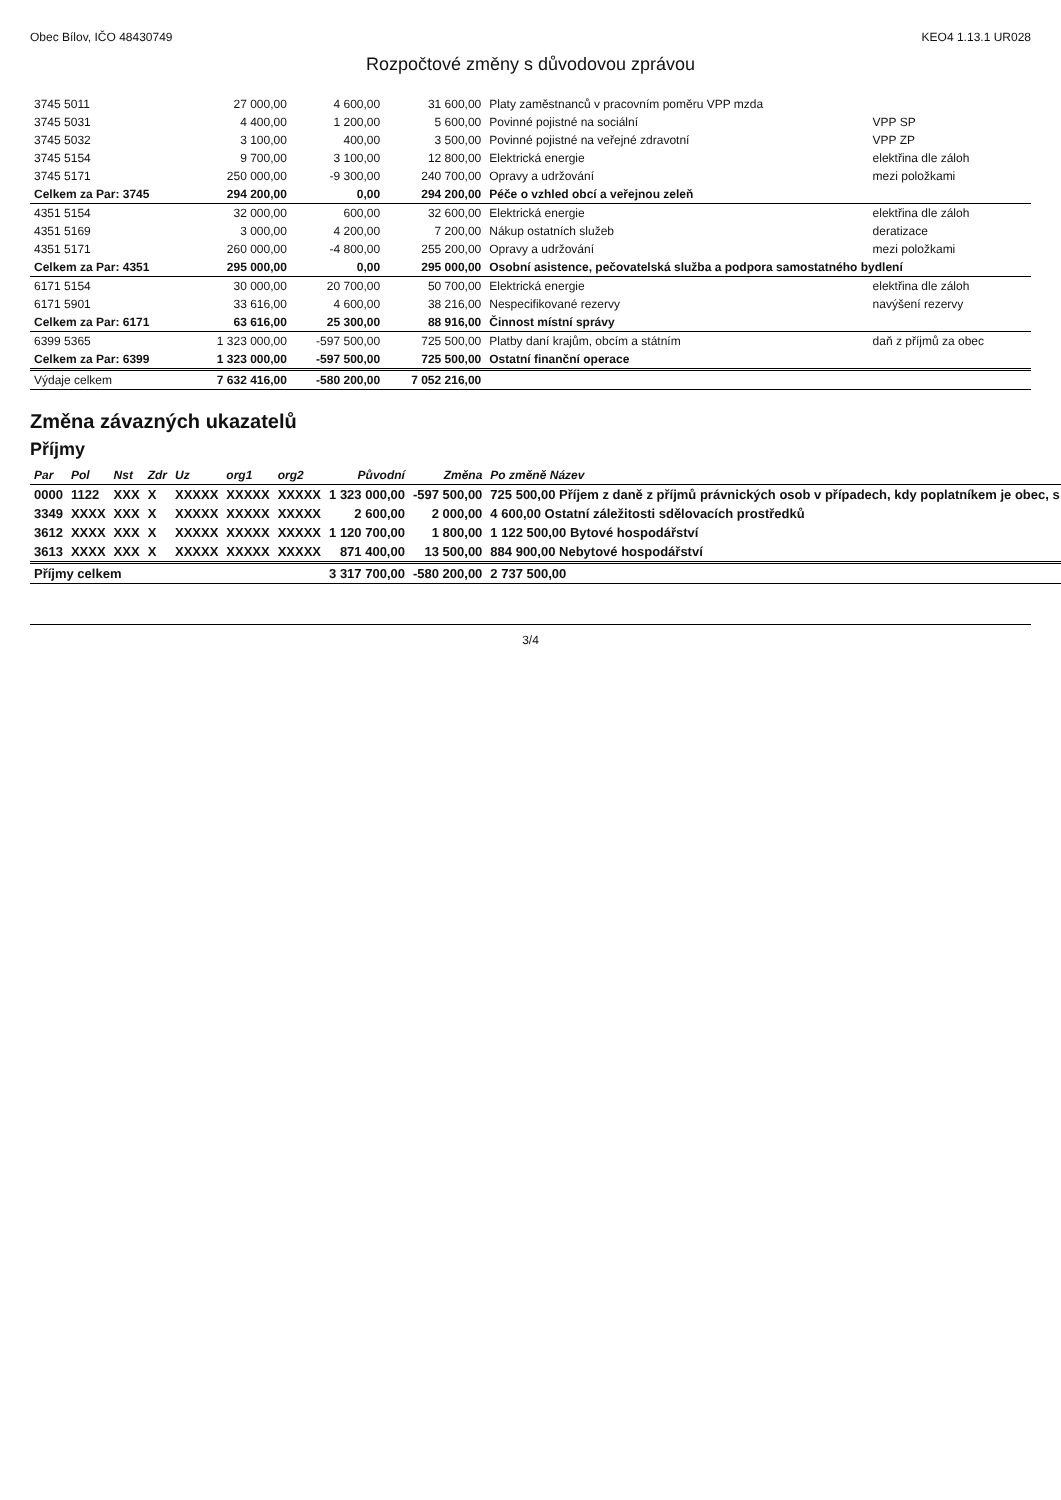Obec Bílov, IČO 48430749 KEO4 1.13.1 UR028
Rozpočtové změny s důvodovou zprávou
| 3745 5011 | 27 000,00 | 4 600,00 | 31 600,00 | Platy zaměstnanců v pracovním poměru VPP mzda | |
| 3745 5031 | 4 400,00 | 1 200,00 | 5 600,00 | Povinné pojistné na sociální | VPP SP |
| 3745 5032 | 3 100,00 | 400,00 | 3 500,00 | Povinné pojistné na veřejné zdravotní | VPP ZP |
| 3745 5154 | 9 700,00 | 3 100,00 | 12 800,00 | Elektrická energie | elektřina dle záloh |
| 3745 5171 | 250 000,00 | -9 300,00 | 240 700,00 | Opravy a udržování | mezi položkami |
| Celkem za Par: 3745 | 294 200,00 | 0,00 | 294 200,00 | Péče o vzhled obcí a veřejnou zeleň | |
| 4351 5154 | 32 000,00 | 600,00 | 32 600,00 | Elektrická energie | elektřina dle záloh |
| 4351 5169 | 3 000,00 | 4 200,00 | 7 200,00 | Nákup ostatních služeb | deratizace |
| 4351 5171 | 260 000,00 | -4 800,00 | 255 200,00 | Opravy a udržování | mezi položkami |
| Celkem za Par: 4351 | 295 000,00 | 0,00 | 295 000,00 | Osobní asistence, pečovatelská služba a podpora samostatného bydlení | |
| 6171 5154 | 30 000,00 | 20 700,00 | 50 700,00 | Elektrická energie | elektřina dle záloh |
| 6171 5901 | 33 616,00 | 4 600,00 | 38 216,00 | Nespecifikované rezervy | navýšení rezervy |
| Celkem za Par: 6171 | 63 616,00 | 25 300,00 | 88 916,00 | Činnost místní správy | |
| 6399 5365 | 1 323 000,00 | -597 500,00 | 725 500,00 | Platby daní krajům, obcím a státním | daň z příjmů za obec |
| Celkem za Par: 6399 | 1 323 000,00 | -597 500,00 | 725 500,00 | Ostatní finanční operace | |
| Výdaje celkem | 7 632 416,00 | -580 200,00 | 7 052 216,00 | | |
Změna závazných ukazatelů
Příjmy
| Par | Pol | Nst | Zdr | Uz | org1 | org2 | Původní | Změna | Po změně Název |
| --- | --- | --- | --- | --- | --- | --- | --- | --- | --- |
| 0000 | 1122 | XXX | X | XXXXX | XXXXX | XXXXX | 1 323 000,00 | -597 500,00 | 725 500,00 Příjem z daně z příjmů právnických osob v případech, kdy poplatníkem je obec, s |
| 3349 | XXXX | XXX | X | XXXXX | XXXXX | XXXXX | 2 600,00 | 2 000,00 | 4 600,00 Ostatní záležitosti sdělovacích prostředků |
| 3612 | XXXX | XXX | X | XXXXX | XXXXX | XXXXX | 1 120 700,00 | 1 800,00 | 1 122 500,00 Bytové hospodářství |
| 3613 | XXXX | XXX | X | XXXXX | XXXXX | XXXXX | 871 400,00 | 13 500,00 | 884 900,00 Nebytové hospodářství |
| Příjmy celkem | | | | | | | 3 317 700,00 | -580 200,00 | 2 737 500,00 |
3/4